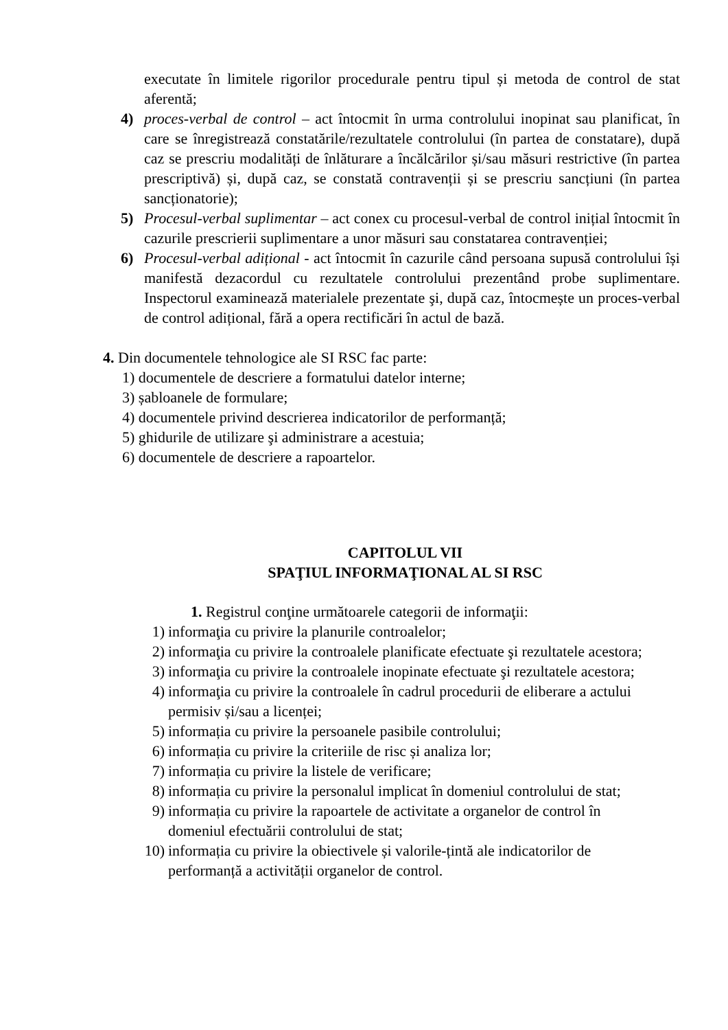executate în limitele rigorilor procedurale pentru tipul și metoda de control de stat aferentă;
4) proces-verbal de control – act întocmit în urma controlului inopinat sau planificat, în care se înregistrează constatările/rezultatele controlului (în partea de constatare), după caz se prescriu modalități de înlăturare a încălcărilor și/sau măsuri restrictive (în partea prescriptivă) și, după caz, se constată contravenții și se prescriu sancțiuni (în partea sancționatorie);
5) Procesul-verbal suplimentar – act conex cu procesul-verbal de control inițial întocmit în cazurile prescrierii suplimentare a unor măsuri sau constatarea contravenției;
6) Procesul-verbal adițional - act întocmit în cazurile când persoana supusă controlului își manifestă dezacordul cu rezultatele controlului prezentând probe suplimentare. Inspectorul examinează materialele prezentate şi, după caz, întocmește un proces-verbal de control adițional, fără a opera rectificări în actul de bază.
4. Din documentele tehnologice ale SI RSC fac parte:
1) documentele de descriere a formatului datelor interne;
3) șabloanele de formulare;
4) documentele privind descrierea indicatorilor de performanță;
5) ghidurile de utilizare şi administrare a acestuia;
6) documentele de descriere a rapoartelor.
CAPITOLUL VII
SPAŢIUL INFORMAŢIONAL AL SI RSC
1. Registrul conţine următoarele categorii de informaţii:
1) informaţia cu privire la planurile controalelor;
2) informaţia cu privire la controalele planificate efectuate şi rezultatele acestora;
3) informaţia cu privire la controalele inopinate efectuate şi rezultatele acestora;
4) informaţia cu privire la controalele în cadrul procedurii de eliberare a actului permisiv și/sau a licenței;
5) informația cu privire la persoanele pasibile controlului;
6) informația cu privire la criteriile de risc și analiza lor;
7) informația cu privire la listele de verificare;
8) informația cu privire la personalul implicat în domeniul controlului de stat;
9) informația cu privire la rapoartele de activitate a organelor de control în domeniul efectuării controlului de stat;
10) informația cu privire la obiectivele și valorile-țintă ale indicatorilor de performanță a activității organelor de control.